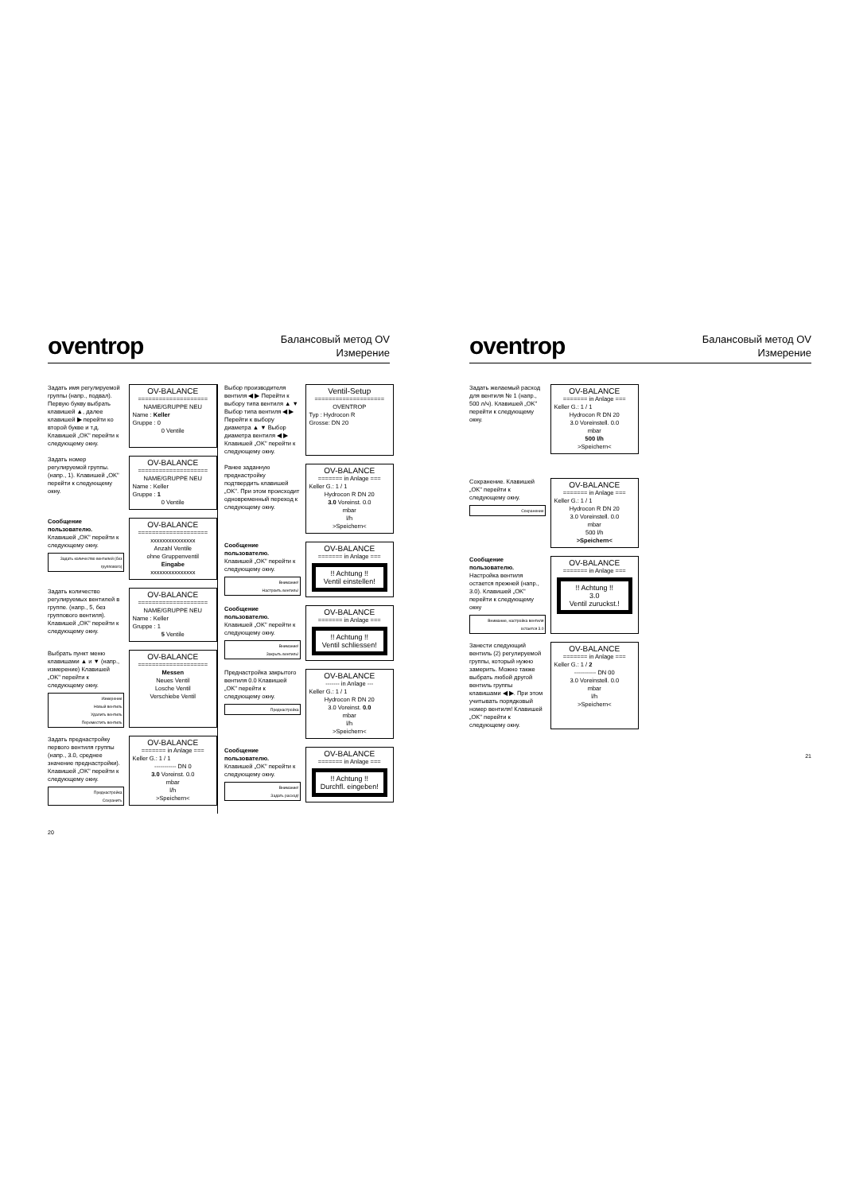oventrop
Балансовый метод OV
Измерение
Задать имя регулируемой группы (напр., подвал). Первую букву выбрать клавишей ▲, далее клавишей ▶ перейти ко второй букве и т.д. Клавишей „OK" перейти к следующему окну.
OV-BALANCE
====================
NAME/GRUPPE NEU
Name : Keller
Gruppe : 0
0 Ventile
Задать номер регулируемой группы. (напр., 1). Клавишей „OK" перейти к следующему окну.
OV-BALANCE
====================
NAME/GRUPPE NEU
Name : Keller
Gruppe : 1
0 Ventile
Сообщение пользователю.
Клавишей „OK" перейти к следующему окну.
Задать количество вентилей (без группового)
OV-BALANCE
====================
xxxxxxxxxxxxxxx
Anzahl Ventile
ohne Gruppenventil
Eingabe
xxxxxxxxxxxxxxx
Задать количество регулируемых вентилей в группе. (напр., 5, без группового вентиля). Клавишей „OK" перейти к следующему окну.
OV-BALANCE
====================
NAME/GRUPPE NEU
Name : Keller
Gruppe : 1
5 Ventile
Выбрать пункт меню клавишами ▲ и ▼ (напр., измерение) Клавишей „OK" перейти к следующему окну.
Измерение
Новый вентиль
Удалить вентиль
Переместить вентиль
OV-BALANCE
====================
Messen
Neues Ventil
Losche Ventil
Verschiebe Ventil
Задать преднастройку первого вентиля группы (напр., 3.0, среднее значение преднастройки). Клавишей „OK" перейти к следующему окну.
Преднастройка
Сохранить
OV-BALANCE
======= in Anlage ===
Keller G.: 1 / 1
----------- DN 0
3.0 Voreinst. 0.0
mbar
l/h
>Speichern<
Выбор производителя вентиля ◀ ▶ Перейти к выбору типа вентиля ▲ ▼ Выбор типа вентиля ◀ ▶ Перейти к выбору диаметра ▲ ▼ Выбор диаметра вентиля ◀ ▶ Клавишей „OK" перейти к следующему окну.
Ventil-Setup
====================
OVENTROP
Typ : Hydrocon R
Grosse: DN 20
Ранее заданную преднастройку подтвердить клавишей „OK". При этом происходит одновременный переход к следующему окну.
OV-BALANCE
======= in Anlage ===
Keller G.: 1 / 1
Hydrocon R DN 20
3.0 Voreinst. 0.0
mbar
l/h
>Speichern<
Сообщение пользователю.
Клавишей „OK" перейти к следующему окну.
Внимание!
Настроить вентиль!
OV-BALANCE
======= in Anlage ===
!! Achtung !!
Ventil einstellen!
Сообщение пользователю.
Клавишей „OK" перейти к следующему окну.
Внимание!
Закрыть вентиль!
OV-BALANCE
======= in Anlage ===
!! Achtung !!
Ventil schliessen!
Преднастройка закрытого вентиля 0.0 Клавишей „OK" перейти к следующему окну.
Преднастройка
OV-BALANCE
------- in Anlage ---
Keller G.: 1 / 1
Hydrocon R DN 20
3.0 Voreinst. 0.0
mbar
l/h
>Speichern<
Сообщение пользователю.
Клавишей „OK" перейти к следующему окну.
Внимание!
Задать расход!
OV-BALANCE
======= in Anlage ===
!! Achtung !!
Durchfl. eingeben!
20
oventrop
Балансовый метод OV
Измерение
Задать желаемый расход для вентиля № 1 (напр., 500 л/ч). Клавишей „OK" перейти к следующему окну.
OV-BALANCE
======= in Anlage ===
Keller G.: 1 / 1
Hydrocon R DN 20
3.0 Voreinstell. 0.0
mbar
500 l/h
>Speichern<
Сохранение. Клавишей „OK" перейти к следующему окну.
Сохранение
OV-BALANCE
======= in Anlage ===
Keller G.: 1 / 1
Hydrocon R DN 20
3.0 Voreinstell. 0.0
mbar
500 l/h
>Speichern<
Сообщение пользователю.
Настройка вентиля остается прежней (напр., 3.0). Клавишей „OK" перейти к следующему окну
Внимание, настройка вентиля остается 3.0
OV-BALANCE
======= in Anlage ===
!! Achtung !!
3.0
Ventil zuruckst.!
Занести следующий вентиль (2) регулируемой группы, который нужно замерить. Можно также выбрать любой другой вентиль группы клавишами ◀ ▶. При этом учитывать порядковый номер вентиля! Клавишей „OK" перейти к следующему окну.
OV-BALANCE
======= in Anlage ===
Keller G.: 1 / 2
----------- DN 00
3.0 Voreinstell. 0.0
mbar
l/h
>Speichern<
21